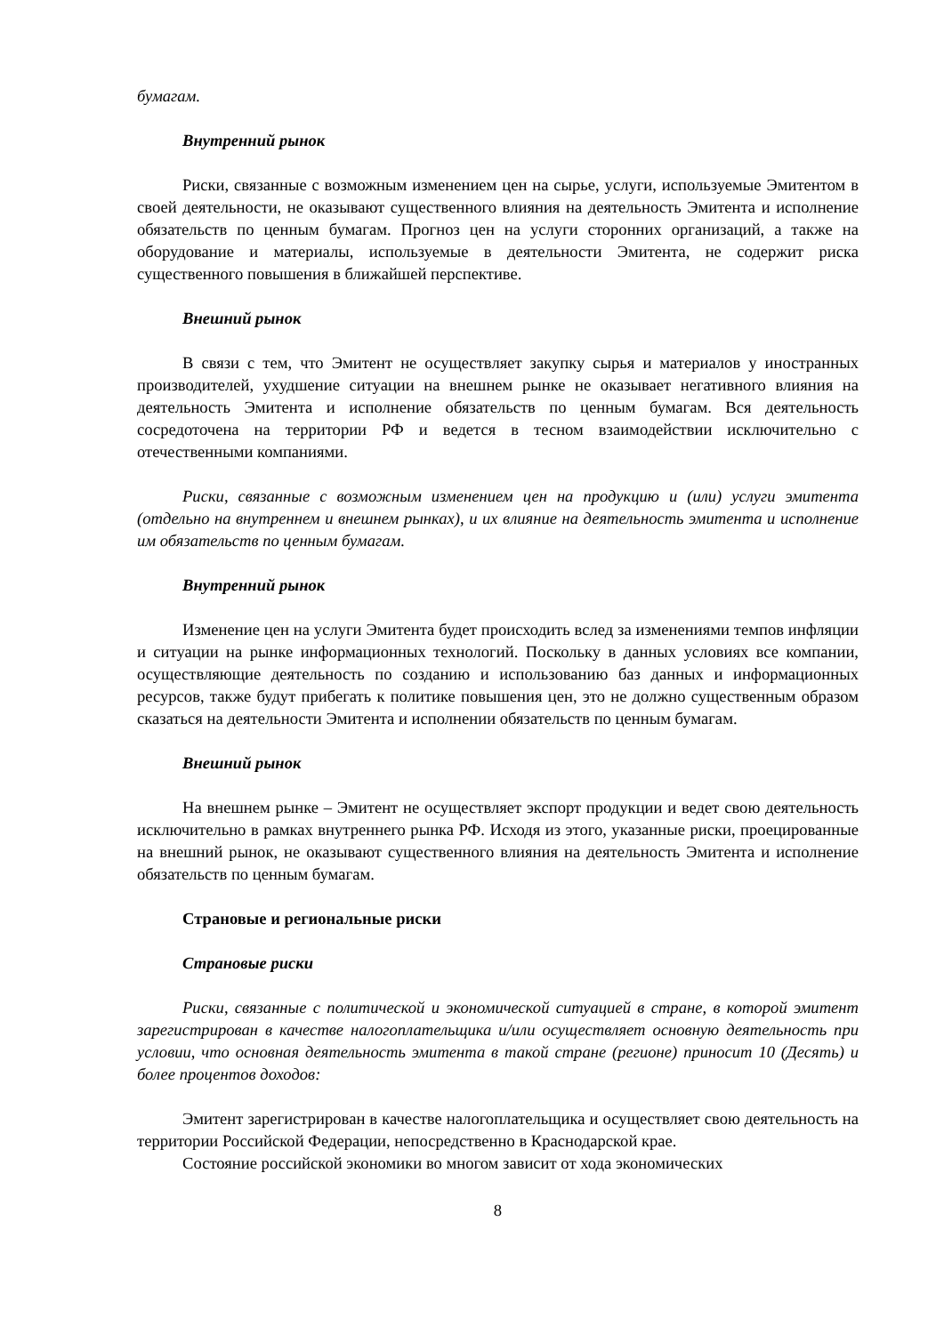бумагам.
Внутренний рынок
Риски, связанные с возможным изменением цен на сырье, услуги, используемые Эмитентом в своей деятельности, не оказывают существенного влияния на деятельность Эмитента и исполнение обязательств по ценным бумагам. Прогноз цен на услуги сторонних организаций, а также на оборудование и материалы, используемые в деятельности Эмитента, не содержит риска существенного повышения в ближайшей перспективе.
Внешний рынок
В связи с тем, что Эмитент не осуществляет закупку сырья и материалов у иностранных производителей, ухудшение ситуации на внешнем рынке не оказывает негативного влияния на деятельность Эмитента и исполнение обязательств по ценным бумагам. Вся деятельность сосредоточена на территории РФ и ведется в тесном взаимодействии исключительно с отечественными компаниями.
Риски, связанные с возможным изменением цен на продукцию и (или) услуги эмитента (отдельно на внутреннем и внешнем рынках), и их влияние на деятельность эмитента и исполнение им обязательств по ценным бумагам.
Внутренний рынок
Изменение цен на услуги Эмитента будет происходить вслед за изменениями темпов инфляции и ситуации на рынке информационных технологий. Поскольку в данных условиях все компании, осуществляющие деятельность по созданию и использованию баз данных и информационных ресурсов, также будут прибегать к политике повышения цен, это не должно существенным образом сказаться на деятельности Эмитента и исполнении обязательств по ценным бумагам.
Внешний рынок
На внешнем рынке – Эмитент не осуществляет экспорт продукции и ведет свою деятельность исключительно в рамках внутреннего рынка РФ. Исходя из этого, указанные риски, проецированные на внешний рынок, не оказывают существенного влияния на деятельность Эмитента и исполнение обязательств по ценным бумагам.
Страновые и региональные риски
Страновые риски
Риски, связанные с политической и экономической ситуацией в стране, в которой эмитент зарегистрирован в качестве налогоплательщика и/или осуществляет основную деятельность при условии, что основная деятельность эмитента в такой стране (регионе) приносит 10 (Десять) и более процентов доходов:
Эмитент зарегистрирован в качестве налогоплательщика и осуществляет свою деятельность на территории Российской Федерации, непосредственно в Краснодарской крае.
Состояние российской экономики во многом зависит от хода экономических
8